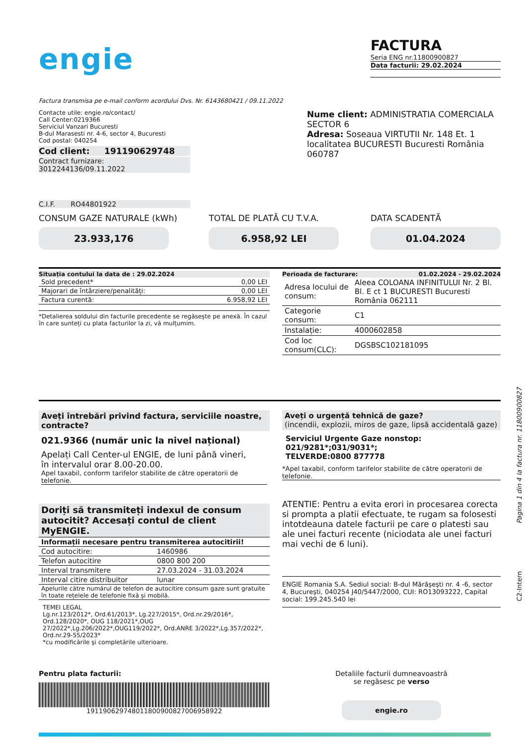engie
FACTURA
Seria ENG nr.11800900827
Data facturii: 29.02.2024
Factura transmisa pe e-mail conform acordului Dvs. Nr. 6143680421 / 09.11.2022
Contacte utile: engie.ro/contact/
Call Center:0219366
Serviciul Vanzari Bucuresti
B-dul Marasesti nr. 4-6, sector 4, Bucuresti
Cod postal: 040254
Cod client: 191190629748
Contract furnizare: 3012244136/09.11.2022
C.I.F. RO44801922
Nume client: ADMINISTRATIA COMERCIALA SECTOR 6
Adresa: Soseaua VIRTUTII Nr. 148 Et. 1 localitatea BUCURESTI Bucuresti România 060787
CONSUM GAZE NATURALE (kWh)
23.933,176
TOTAL DE PLATĂ CU T.V.A.
6.958,92 LEI
DATA SCADENTĂ
01.04.2024
Situația contului la data de : 29.02.2024
| Sold precedent* | 0,00 LEI |
| Majorari de întârziere/penalități: | 0,00 LEI |
| Factura curentă: | 6.958,92 LEI |
*Detalierea soldului din facturile precedente se regăsește pe anexă. În cazul în care sunteți cu plata facturilor la zi, vă mulțumim.
Perioada de facturare: 01.02.2024 - 29.02.2024
| Adresa locului de consum: | Aleea COLOANA INFINITULUI Nr. 2 Bl. Bl. E ct 1 BUCURESTI Bucuresti România 062111 |
| Categorie consum: | C1 |
| Instalație: | 4000602858 |
| Cod loc consum(CLC): | DGSBSC102181095 |
Aveți întrebări privind factura, serviciile noastre, contracte?
021.9366 (număr unic la nivel național)
Apelați Call Center-ul ENGIE, de luni până vineri,
în intervalul orar 8.00-20.00.
Apel taxabil, conform tarifelor stabilite de către operatorii de telefonie.
Doriți să transmiteți indexul de consum autocitit? Accesați contul de client MyENGIE.
| Informații necesare pentru transmiterea autocitirii! | |
| Cod autocitire: | 1460986 |
| Telefon autocitire | 0800 800 200 |
| Interval transmitere | 27.03.2024 - 31.03.2024 |
| Interval citire distribuitor | lunar |
| Apelurile către numărul de telefon de autocitire consum gaze sunt gratuite în toate rețelele de telefonie fixă și mobilă. | |
TEMEI LEGAL
Lg.nr.123/2012*, Ord.61/2013*, Lg.227/2015*, Ord.nr.29/2016*, Ord.128/2020*, OUG 118/2021*,OUG 27/2022*,Lg.206/2022*,OUG119/2022*, Ord.ANRE 3/2022*,Lg.357/2022*, Ord.nr.29-55/2023*
*cu modificările şi completările ulterioare.
Aveți o urgență tehnică de gaze?
(incendii, explozii, miros de gaze, lipsă accidentală gaze)
Serviciul Urgente Gaze nonstop: 021/9281*;031/9031*;
TELVERDE:0800 877778
*Apel taxabil, conform tarifelor stabilite de către operatorii de telefonie.
ATENTIE: Pentru a evita erori in procesarea corecta si prompta a platii efectuate, te rugam sa folosesti intotdeauna datele facturii pe care o platesti sau ale unei facturi recente (niciodata ale unei facturi mai vechi de 6 luni).
ENGIE Romania S.A. Sediul social: B-dul Mărăşeşti nr. 4 -6, sector 4, Bucureşti, 040254 J40/5447/2000, CUI: RO13093222, Capital social: 199.245.540 lei
Pentru plata facturii:
191190629748011800900827006958922
Detaliile facturii dumneavoastră
se regăsesc pe verso
engie.ro
Pagina 1 din 4 la factura nr. 11800900827
C2-Intern